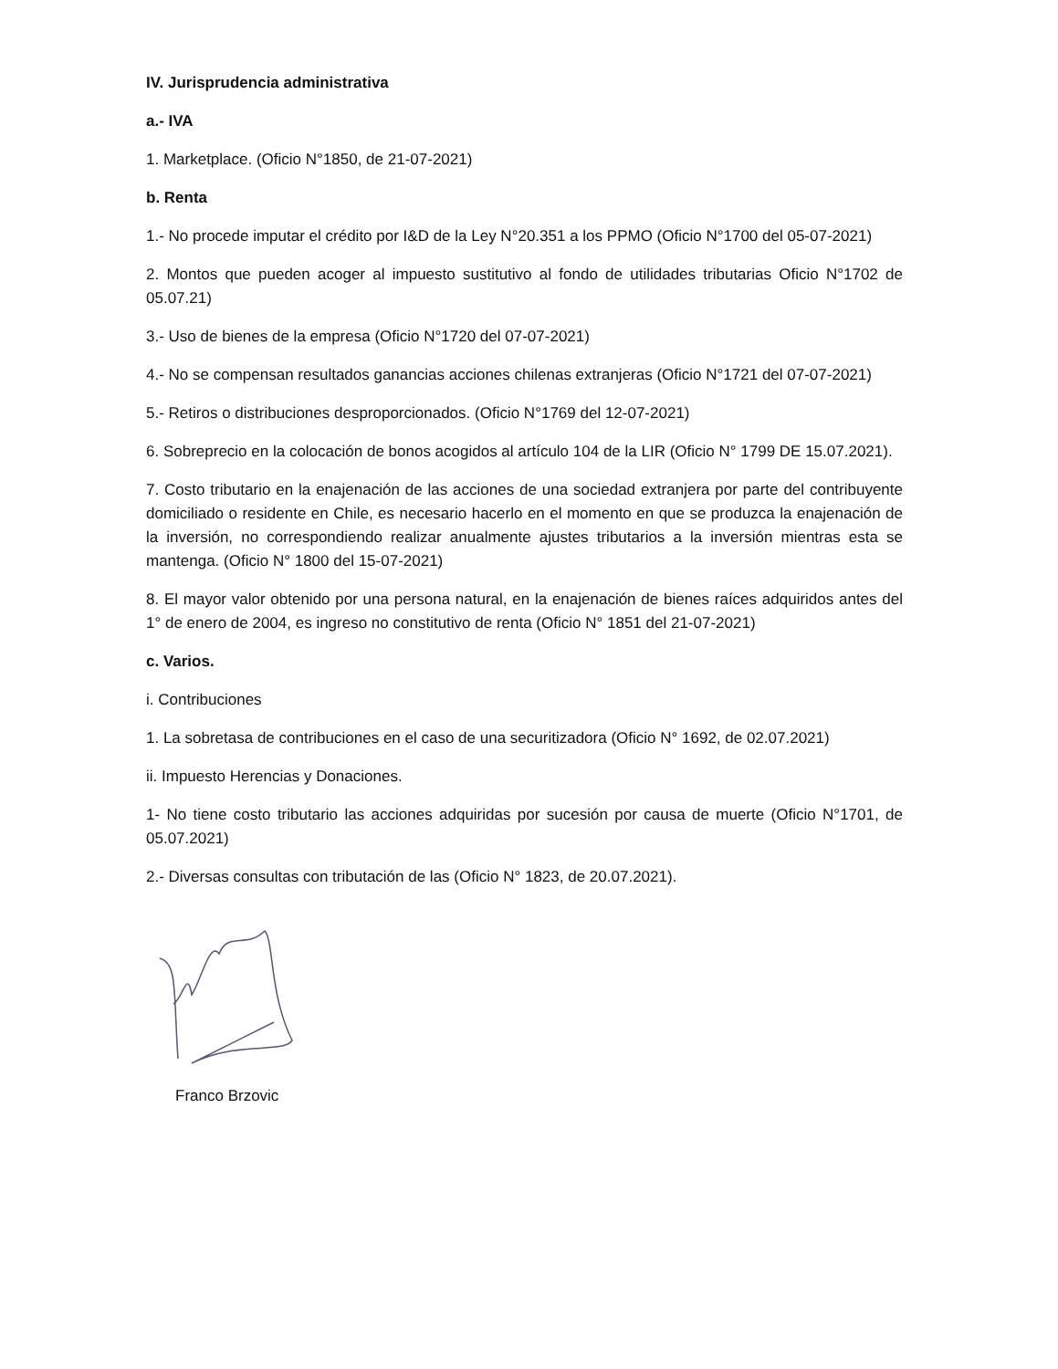IV. Jurisprudencia administrativa
a.- IVA
1. Marketplace. (Oficio N°1850, de 21-07-2021)
b. Renta
1.- No procede imputar el crédito por I&D de la Ley N°20.351 a los PPMO (Oficio N°1700 del 05-07-2021)
2. Montos que pueden acoger al impuesto sustitutivo al fondo de utilidades tributarias Oficio N°1702 de 05.07.21)
3.- Uso de bienes de la empresa (Oficio N°1720 del 07-07-2021)
4.- No se compensan resultados ganancias acciones chilenas extranjeras (Oficio N°1721 del 07-07-2021)
5.- Retiros o distribuciones desproporcionados. (Oficio N°1769 del 12-07-2021)
6. Sobreprecio en la colocación de bonos acogidos al artículo 104 de la LIR (Oficio N° 1799 DE 15.07.2021).
7. Costo tributario en la enajenación de las acciones de una sociedad extranjera por parte del contribuyente domiciliado o residente en Chile, es necesario hacerlo en el momento en que se produzca la enajenación de la inversión, no correspondiendo realizar anualmente ajustes tributarios a la inversión mientras esta se mantenga. (Oficio N° 1800 del 15-07-2021)
8. El mayor valor obtenido por una persona natural, en la enajenación de bienes raíces adquiridos antes del 1° de enero de 2004, es ingreso no constitutivo de renta (Oficio N° 1851 del 21-07-2021)
c. Varios.
i. Contribuciones
1. La sobretasa de contribuciones en el caso de una securitizadora (Oficio N° 1692, de 02.07.2021)
ii. Impuesto Herencias y Donaciones.
1- No tiene costo tributario las acciones adquiridas por sucesión por causa de muerte (Oficio N°1701, de 05.07.2021)
2.- Diversas consultas con tributación de las (Oficio N° 1823, de 20.07.2021).
Franco Brzovic